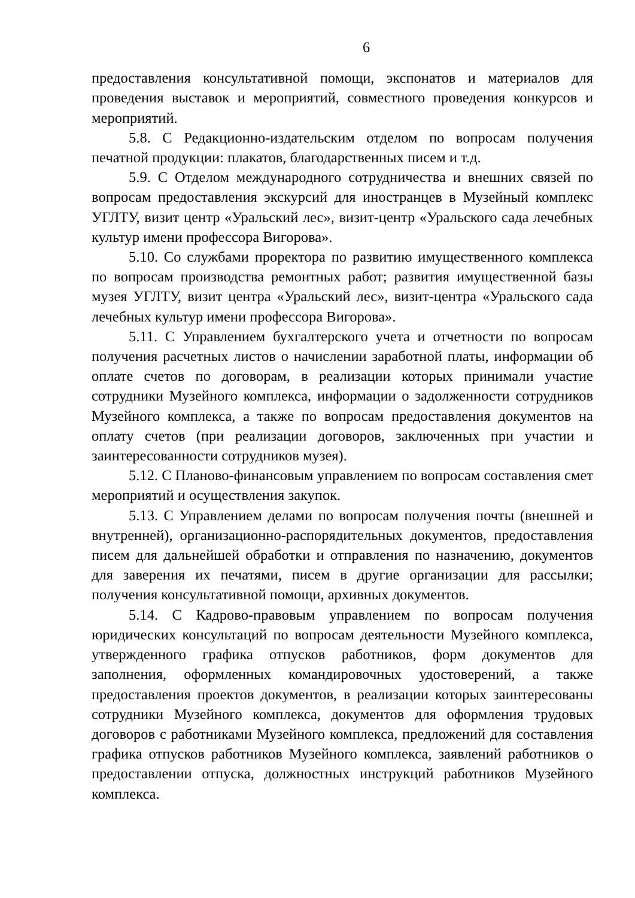6
предоставления консультативной помощи, экспонатов и материалов для проведения выставок и мероприятий, совместного проведения конкурсов и мероприятий.
5.8. С Редакционно-издательским отделом по вопросам получения печатной продукции: плакатов, благодарственных писем и т.д.
5.9. С Отделом международного сотрудничества и внешних связей по вопросам предоставления экскурсий для иностранцев в Музейный комплекс УГЛТУ, визит центр «Уральский лес», визит-центр «Уральского сада лечебных культур имени профессора Вигорова».
5.10. Со службами проректора по развитию имущественного комплекса по вопросам производства ремонтных работ; развития имущественной базы музея УГЛТУ, визит центра «Уральский лес», визит-центра «Уральского сада лечебных культур имени профессора Вигорова».
5.11. С Управлением бухгалтерского учета и отчетности по вопросам получения расчетных листов о начислении заработной платы, информации об оплате счетов по договорам, в реализации которых принимали участие сотрудники Музейного комплекса, информации о задолженности сотрудников Музейного комплекса, а также по вопросам предоставления документов на оплату счетов (при реализации договоров, заключенных при участии и заинтересованности сотрудников музея).
5.12. С Планово-финансовым управлением по вопросам составления смет мероприятий и осуществления закупок.
5.13. С Управлением делами по вопросам получения почты (внешней и внутренней), организационно-распорядительных документов, предоставления писем для дальнейшей обработки и отправления по назначению, документов для заверения их печатями, писем в другие организации для рассылки; получения консультативной помощи, архивных документов.
5.14. С Кадрово-правовым управлением по вопросам получения юридических консультаций по вопросам деятельности Музейного комплекса, утвержденного графика отпусков работников, форм документов для заполнения, оформленных командировочных удостоверений, а также предоставления проектов документов, в реализации которых заинтересованы сотрудники Музейного комплекса, документов для оформления трудовых договоров с работниками Музейного комплекса, предложений для составления графика отпусков работников Музейного комплекса, заявлений работников о предоставлении отпуска, должностных инструкций работников Музейного комплекса.